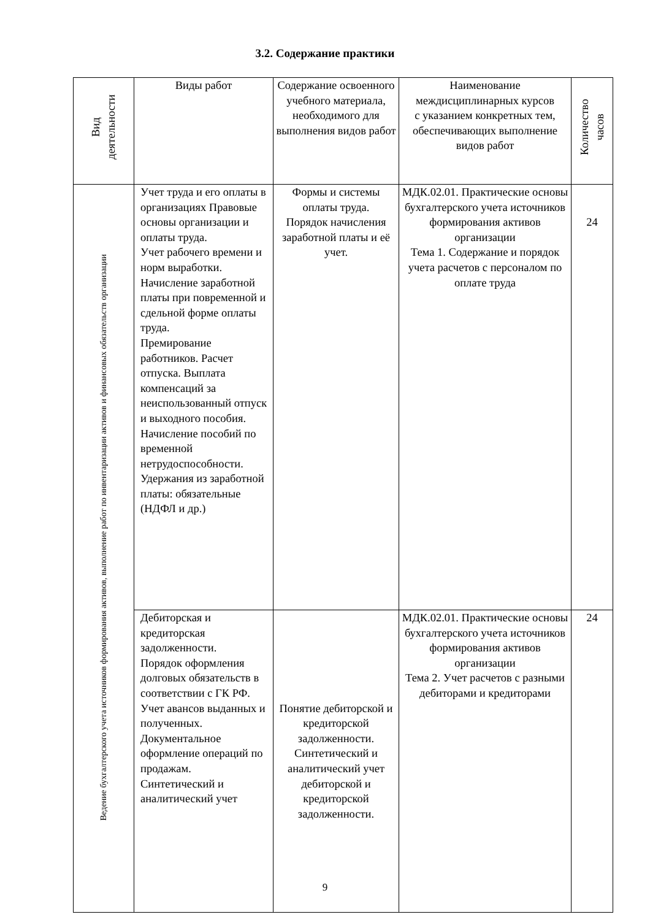3.2. Содержание практики
| Вид деятельности | Виды работ | Содержание освоенного учебного материала, необходимого для выполнения видов работ | Наименование междисциплинарных курсов с указанием конкретных тем, обеспечивающих выполнение видов работ | Количество часов |
| --- | --- | --- | --- | --- |
| Ведение бухгалтерского учета источников формирования активов, выполнение работ по инвентаризации активов и финансовых обязательств организации | Учет труда и его оплаты в организациях Правовые основы организации и оплаты труда. Учет рабочего времени и норм выработки. Начисление заработной платы при повременной и сдельной форме оплаты труда. Премирование работников. Расчет отпуска. Выплата компенсаций за неиспользованный отпуск и выходного пособия. Начисление пособий по временной нетрудоспособности. Удержания из заработной платы: обязательные (НДФЛ и др.) | Формы и системы оплаты труда. Порядок начисления заработной платы и её учет. | МДК.02.01. Практические основы бухгалтерского учета источников формирования активов организации Тема 1. Содержание и порядок учета расчетов с персоналом по оплате труда | 24 |
| | Дебиторская и кредиторская задолженности. Порядок оформления долговых обязательств в соответствии с ГК РФ. Учет авансов выданных и полученных. Документальное оформление операций по продажам. Синтетический и аналитический учет | Понятие дебиторской и кредиторской задолженности. Синтетический и аналитический учет дебиторской и кредиторской задолженности. | МДК.02.01. Практические основы бухгалтерского учета источников формирования активов организации Тема 2. Учет расчетов с разными дебиторами и кредиторами | 24 |
9